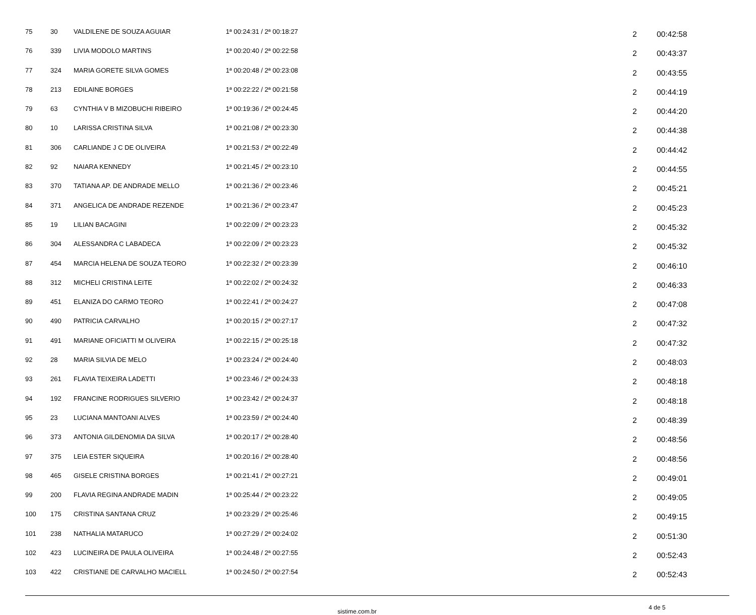| 75 | 30 | VALDILENE DE SOUZA AGUIAR | 1ª 00:24:31 / 2ª 00:18:27 | 2 | 00:42:58 |
| 76 | 339 | LIVIA MODOLO MARTINS | 1ª 00:20:40 / 2ª 00:22:58 | 2 | 00:43:37 |
| 77 | 324 | MARIA GORETE SILVA GOMES | 1ª 00:20:48 / 2ª 00:23:08 | 2 | 00:43:55 |
| 78 | 213 | EDILAINE BORGES | 1ª 00:22:22 / 2ª 00:21:58 | 2 | 00:44:19 |
| 79 | 63 | CYNTHIA V B MIZOBUCHI RIBEIRO | 1ª 00:19:36 / 2ª 00:24:45 | 2 | 00:44:20 |
| 80 | 10 | LARISSA CRISTINA SILVA | 1ª 00:21:08 / 2ª 00:23:30 | 2 | 00:44:38 |
| 81 | 306 | CARLIANDE J C DE OLIVEIRA | 1ª 00:21:53 / 2ª 00:22:49 | 2 | 00:44:42 |
| 82 | 92 | NAIARA KENNEDY | 1ª 00:21:45 / 2ª 00:23:10 | 2 | 00:44:55 |
| 83 | 370 | TATIANA AP. DE ANDRADE MELLO | 1ª 00:21:36 / 2ª 00:23:46 | 2 | 00:45:21 |
| 84 | 371 | ANGELICA DE ANDRADE REZENDE | 1ª 00:21:36 / 2ª 00:23:47 | 2 | 00:45:23 |
| 85 | 19 | LILIAN BACAGINI | 1ª 00:22:09 / 2ª 00:23:23 | 2 | 00:45:32 |
| 86 | 304 | ALESSANDRA C LABADECA | 1ª 00:22:09 / 2ª 00:23:23 | 2 | 00:45:32 |
| 87 | 454 | MARCIA HELENA DE SOUZA TEORO | 1ª 00:22:32 / 2ª 00:23:39 | 2 | 00:46:10 |
| 88 | 312 | MICHELI CRISTINA LEITE | 1ª 00:22:02 / 2ª 00:24:32 | 2 | 00:46:33 |
| 89 | 451 | ELANIZA DO CARMO TEORO | 1ª 00:22:41 / 2ª 00:24:27 | 2 | 00:47:08 |
| 90 | 490 | PATRICIA CARVALHO | 1ª 00:20:15 / 2ª 00:27:17 | 2 | 00:47:32 |
| 91 | 491 | MARIANE OFICIATTI M OLIVEIRA | 1ª 00:22:15 / 2ª 00:25:18 | 2 | 00:47:32 |
| 92 | 28 | MARIA SILVIA DE MELO | 1ª 00:23:24 / 2ª 00:24:40 | 2 | 00:48:03 |
| 93 | 261 | FLAVIA TEIXEIRA LADETTI | 1ª 00:23:46 / 2ª 00:24:33 | 2 | 00:48:18 |
| 94 | 192 | FRANCINE RODRIGUES SILVERIO | 1ª 00:23:42 / 2ª 00:24:37 | 2 | 00:48:18 |
| 95 | 23 | LUCIANA MANTOANI ALVES | 1ª 00:23:59 / 2ª 00:24:40 | 2 | 00:48:39 |
| 96 | 373 | ANTONIA GILDENOMIA DA SILVA | 1ª 00:20:17 / 2ª 00:28:40 | 2 | 00:48:56 |
| 97 | 375 | LEIA ESTER SIQUEIRA | 1ª 00:20:16 / 2ª 00:28:40 | 2 | 00:48:56 |
| 98 | 465 | GISELE CRISTINA BORGES | 1ª 00:21:41 / 2ª 00:27:21 | 2 | 00:49:01 |
| 99 | 200 | FLAVIA REGINA ANDRADE MADIN | 1ª 00:25:44 / 2ª 00:23:22 | 2 | 00:49:05 |
| 100 | 175 | CRISTINA SANTANA CRUZ | 1ª 00:23:29 / 2ª 00:25:46 | 2 | 00:49:15 |
| 101 | 238 | NATHALIA MATARUCO | 1ª 00:27:29 / 2ª 00:24:02 | 2 | 00:51:30 |
| 102 | 423 | LUCINEIRA DE PAULA OLIVEIRA | 1ª 00:24:48 / 2ª 00:27:55 | 2 | 00:52:43 |
| 103 | 422 | CRISTIANE DE CARVALHO MACIELL | 1ª 00:24:50 / 2ª 00:27:54 | 2 | 00:52:43 |
sistime.com.br
4 de 5